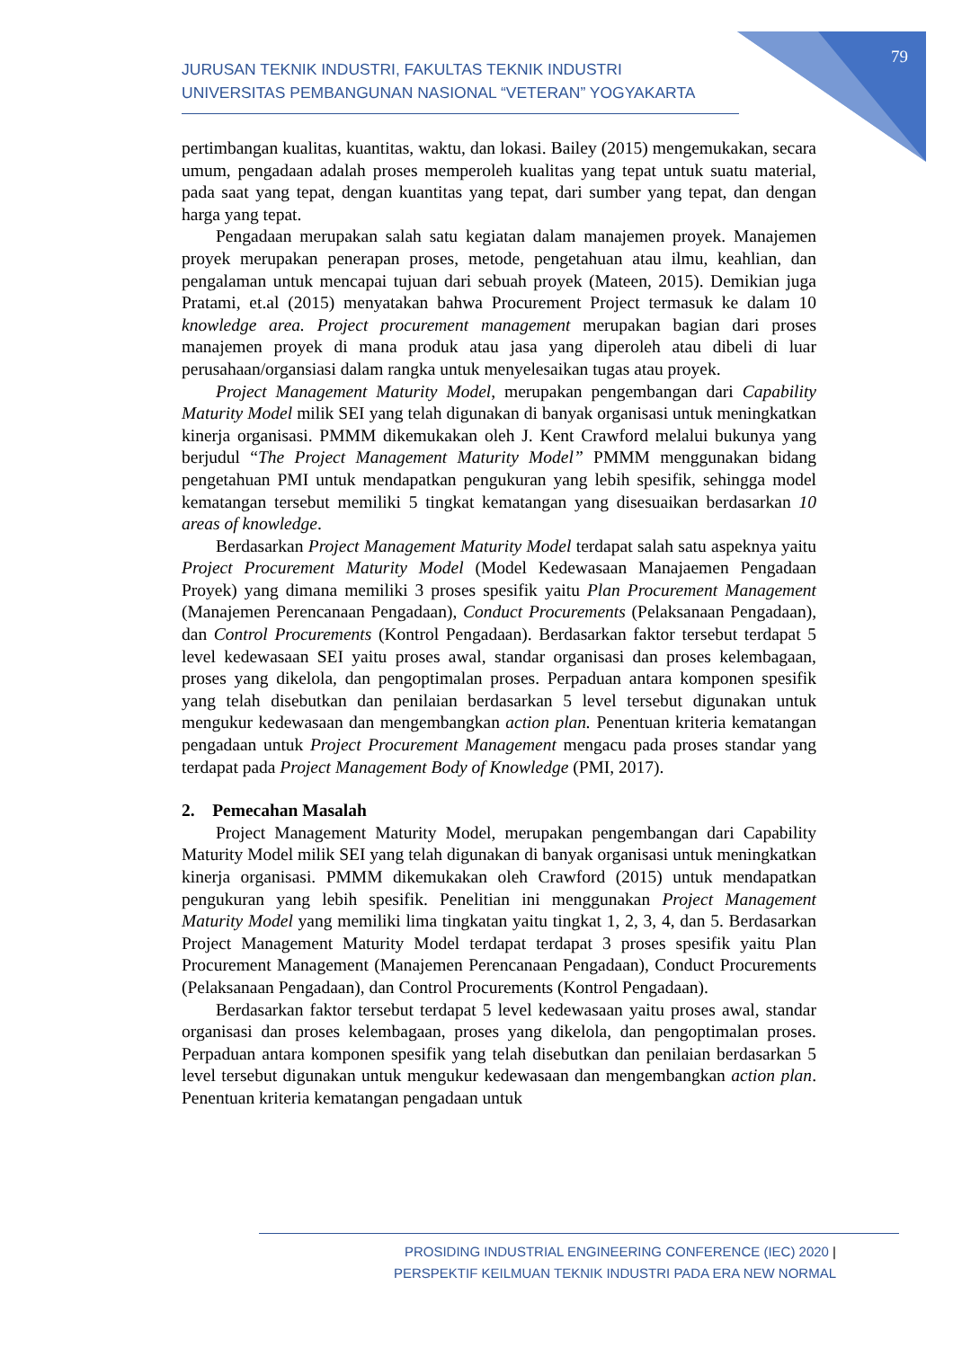79
JURUSAN TEKNIK INDUSTRI, FAKULTAS TEKNIK INDUSTRI
UNIVERSITAS PEMBANGUNAN NASIONAL “VETERAN” YOGYAKARTA
pertimbangan kualitas, kuantitas, waktu, dan lokasi. Bailey (2015) mengemukakan, secara umum, pengadaan adalah proses memperoleh kualitas yang tepat untuk suatu material, pada saat yang tepat, dengan kuantitas yang tepat, dari sumber yang tepat, dan dengan harga yang tepat.
Pengadaan merupakan salah satu kegiatan dalam manajemen proyek. Manajemen proyek merupakan penerapan proses, metode, pengetahuan atau ilmu, keahlian, dan pengalaman untuk mencapai tujuan dari sebuah proyek (Mateen, 2015). Demikian juga Pratami, et.al (2015) menyatakan bahwa Procurement Project termasuk ke dalam 10 knowledge area. Project procurement management merupakan bagian dari proses manajemen proyek di mana produk atau jasa yang diperoleh atau dibeli di luar perusahaan/organsiasi dalam rangka untuk menyelesaikan tugas atau proyek.
Project Management Maturity Model, merupakan pengembangan dari Capability Maturity Model milik SEI yang telah digunakan di banyak organisasi untuk meningkatkan kinerja organisasi. PMMM dikemukakan oleh J. Kent Crawford melalui bukunya yang berjudul “The Project Management Maturity Model” PMMM menggunakan bidang pengetahuan PMI untuk mendapatkan pengukuran yang lebih spesifik, sehingga model kematangan tersebut memiliki 5 tingkat kematangan yang disesuaikan berdasarkan 10 areas of knowledge.
Berdasarkan Project Management Maturity Model terdapat salah satu aspeknya yaitu Project Procurement Maturity Model (Model Kedewasaan Manajaemen Pengadaan Proyek) yang dimana memiliki 3 proses spesifik yaitu Plan Procurement Management (Manajemen Perencanaan Pengadaan), Conduct Procurements (Pelaksanaan Pengadaan), dan Control Procurements (Kontrol Pengadaan). Berdasarkan faktor tersebut terdapat 5 level kedewasaan SEI yaitu proses awal, standar organisasi dan proses kelembagaan, proses yang dikelola, dan pengoptimalan proses. Perpaduan antara komponen spesifik yang telah disebutkan dan penilaian berdasarkan 5 level tersebut digunakan untuk mengukur kedewasaan dan mengembangkan action plan. Penentuan kriteria kematangan pengadaan untuk Project Procurement Management mengacu pada proses standar yang terdapat pada Project Management Body of Knowledge (PMI, 2017).
2. Pemecahan Masalah
Project Management Maturity Model, merupakan pengembangan dari Capability Maturity Model milik SEI yang telah digunakan di banyak organisasi untuk meningkatkan kinerja organisasi. PMMM dikemukakan oleh Crawford (2015) untuk mendapatkan pengukuran yang lebih spesifik. Penelitian ini menggunakan Project Management Maturity Model yang memiliki lima tingkatan yaitu tingkat 1, 2, 3, 4, dan 5. Berdasarkan Project Management Maturity Model terdapat terdapat 3 proses spesifik yaitu Plan Procurement Management (Manajemen Perencanaan Pengadaan), Conduct Procurements (Pelaksanaan Pengadaan), dan Control Procurements (Kontrol Pengadaan).
Berdasarkan faktor tersebut terdapat 5 level kedewasaan yaitu proses awal, standar organisasi dan proses kelembagaan, proses yang dikelola, dan pengoptimalan proses. Perpaduan antara komponen spesifik yang telah disebutkan dan penilaian berdasarkan 5 level tersebut digunakan untuk mengukur kedewasaan dan mengembangkan action plan. Penentuan kriteria kematangan pengadaan untuk
PROSIDING INDUSTRIAL ENGINEERING CONFERENCE (IEC) 2020 |
PERSPEKTIF KEILMUAN TEKNIK INDUSTRI PADA ERA NEW NORMAL